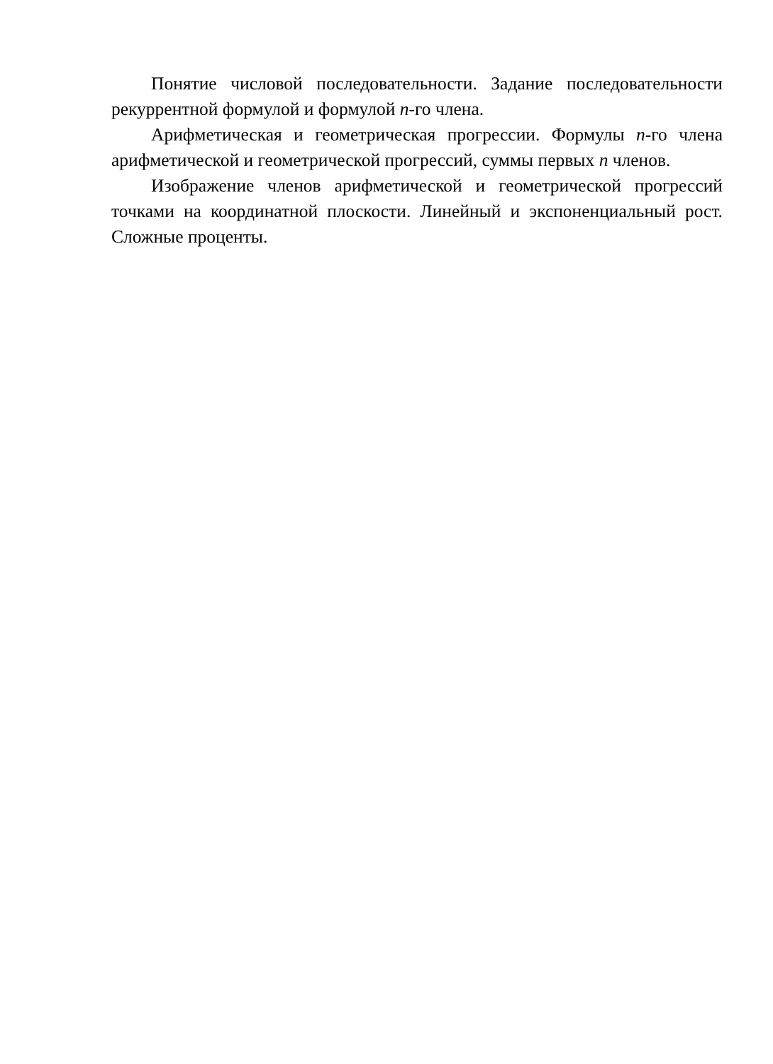Понятие числовой последовательности. Задание последовательности рекуррентной формулой и формулой n-го члена.
Арифметическая и геометрическая прогрессии. Формулы n-го члена арифметической и геометрической прогрессий, суммы первых n членов.
Изображение членов арифметической и геометрической прогрессий точками на координатной плоскости. Линейный и экспоненциальный рост. Сложные проценты.